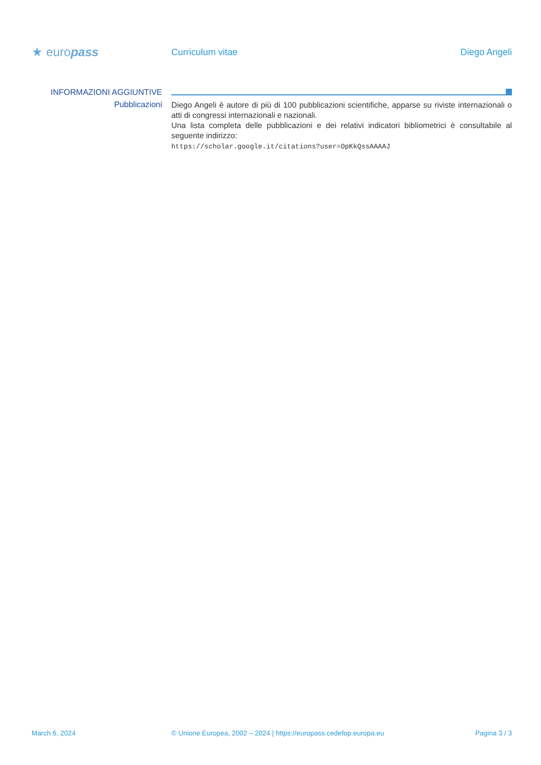★ europass
Curriculum vitae Diego Angeli
INFORMAZIONI AGGIUNTIVE
Pubblicazioni
Diego Angeli è autore di più di 100 pubblicazioni scientifiche, apparse su riviste internazionali o atti di congressi internazionali e nazionali.
Una lista completa delle pubblicazioni e dei relativi indicatori bibliometrici è consultabile al seguente indirizzo:
https://scholar.google.it/citations?user=OpKkQssAAAAJ
March 6, 2024 © Unione Europea, 2002 – 2024 | https://europass.cedefop.europa.eu
Pagina 3 / 3